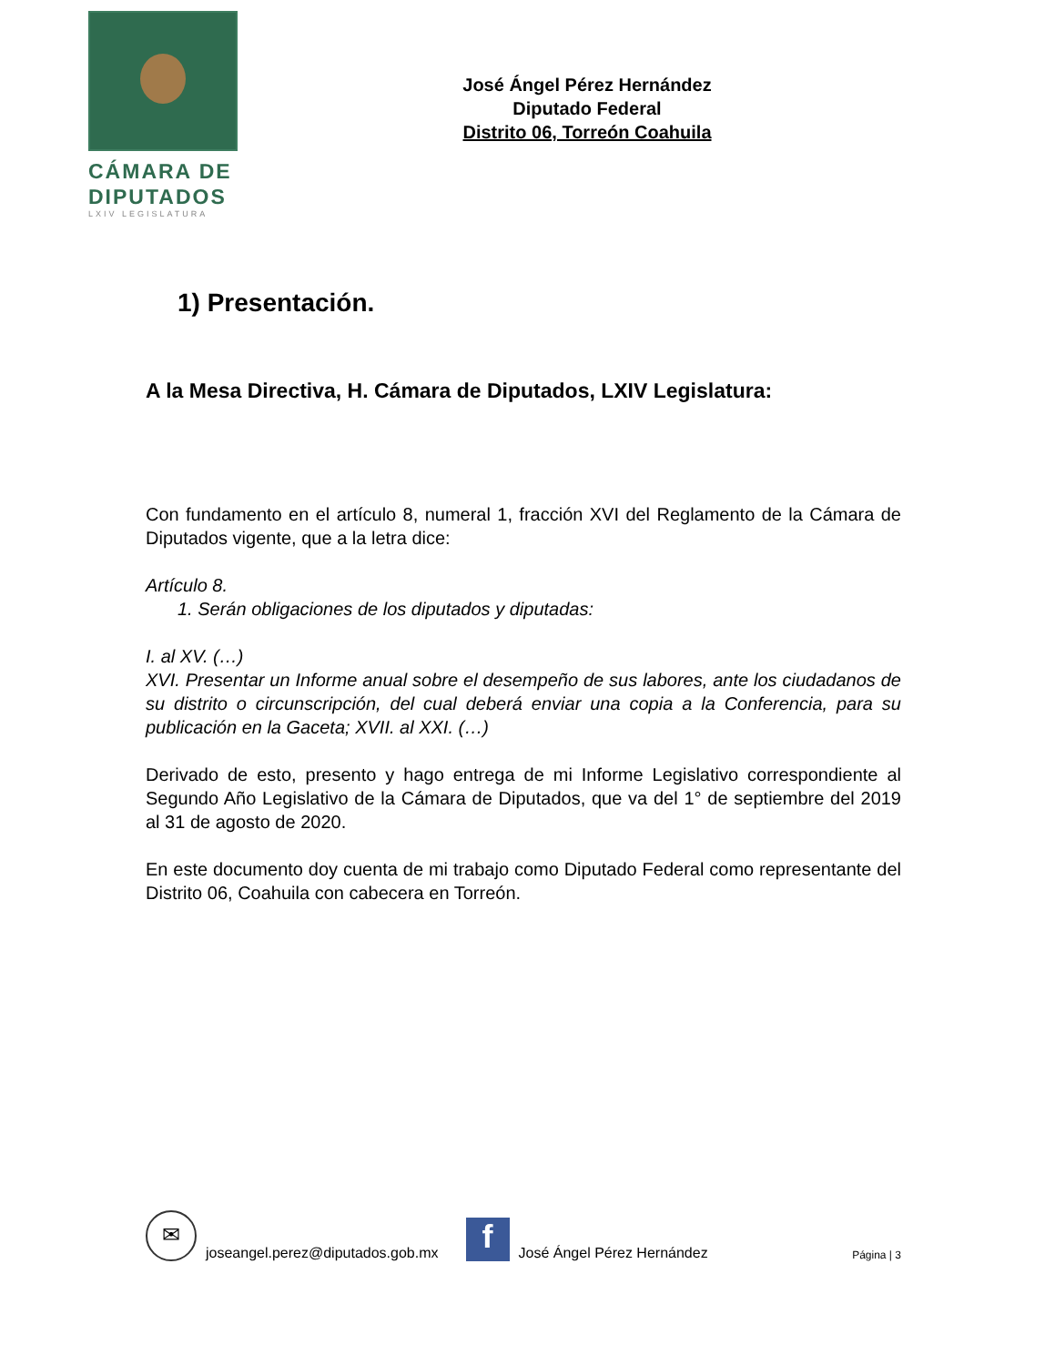CÁMARA DE
DIPUTADOS
LXIV LEGISLATURA
José Ángel Pérez Hernández
Diputado Federal
Distrito 06, Torreón Coahuila
1) Presentación.
A la Mesa Directiva, H. Cámara de Diputados, LXIV Legislatura:
Con fundamento en el artículo 8, numeral 1, fracción XVI del Reglamento de la Cámara de Diputados vigente, que a la letra dice:
Artículo 8.
1. Serán obligaciones de los diputados y diputadas:
I. al XV. (…)
XVI. Presentar un Informe anual sobre el desempeño de sus labores, ante los ciudadanos de su distrito o circunscripción, del cual deberá enviar una copia a la Conferencia, para su publicación en la Gaceta; XVII. al XXI. (…)
Derivado de esto, presento y hago entrega de mi Informe Legislativo correspondiente al Segundo Año Legislativo de la Cámara de Diputados, que va del 1° de septiembre del 2019 al 31 de agosto de 2020.
En este documento doy cuenta de mi trabajo como Diputado Federal como representante del Distrito 06, Coahuila con cabecera en Torreón.
✉
joseangel.perez@diputados.gob.mx
f
José Ángel Pérez Hernández Página | 3